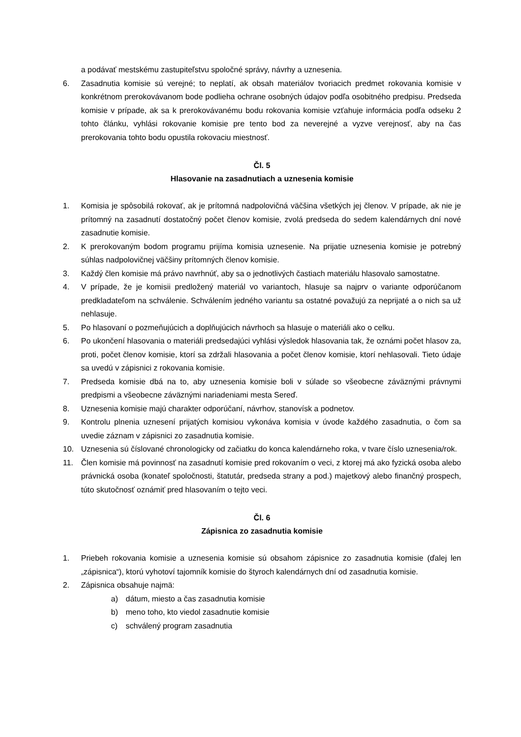a podávať mestskému zastupiteľstvu spoločné správy, návrhy a uznesenia.
6. Zasadnutia komisie sú verejné; to neplatí, ak obsah materiálov tvoriacich predmet rokovania komisie v konkrétnom prerokovávanom bode podlieha ochrane osobných údajov podľa osobitného predpisu. Predseda komisie v prípade, ak sa k prerokovávanému bodu rokovania komisie vzťahuje informácia podľa odseku 2 tohto článku, vyhlási rokovanie komisie pre tento bod za neverejné a vyzve verejnosť, aby na čas prerokovania tohto bodu opustila rokovaciu miestnosť.
Čl. 5
Hlasovanie na zasadnutiach a uznesenia komisie
1. Komisia je spôsobilá rokovať, ak je prítomná nadpolovičná väčšina všetkých jej členov. V prípade, ak nie je prítomný na zasadnutí dostatočný počet členov komisie, zvolá predseda do sedem kalendárnych dní nové zasadnutie komisie.
2. K prerokovaným bodom programu prijíma komisia uznesenie. Na prijatie uznesenia komisie je potrebný súhlas nadpolovičnej väčšiny prítomných členov komisie.
3. Každý člen komisie má právo navrhnúť, aby sa o jednotlivých častiach materiálu hlasovalo samostatne.
4. V prípade, že je komisii predložený materiál vo variantoch, hlasuje sa najprv o variante odporúčanom predkladateľom na schválenie. Schválením jedného variantu sa ostatné považujú za neprijaté a o nich sa už nehlasuje.
5. Po hlasovaní o pozmeňujúcich a doplňujúcich návrhoch sa hlasuje o materiáli ako o celku.
6. Po ukončení hlasovania o materiáli predsedajúci vyhlási výsledok hlasovania tak, že oznámi počet hlasov za, proti, počet členov komisie, ktorí sa zdržali hlasovania a počet členov komisie, ktorí nehlasovali. Tieto údaje sa uvedú v zápisnici z rokovania komisie.
7. Predseda komisie dbá na to, aby uznesenia komisie boli v súlade so všeobecne záväznými právnymi predpismi a všeobecne záväznými nariadeniami mesta Sereď.
8. Uznesenia komisie majú charakter odporúčaní, návrhov, stanovísk a podnetov.
9. Kontrolu plnenia uznesení prijatých komisiou vykonáva komisia v úvode každého zasadnutia, o čom sa uvedie záznam v zápisnici zo zasadnutia komisie.
10. Uznesenia sú číslované chronologicky od začiatku do konca kalendárneho roka, v tvare číslo uznesenia/rok.
11. Člen komisie má povinnosť na zasadnutí komisie pred rokovaním o veci, z ktorej má ako fyzická osoba alebo právnická osoba (konateľ spoločnosti, štatutár, predseda strany a pod.) majetkový alebo finančný prospech, túto skutočnosť oznámiť pred hlasovaním o tejto veci.
Čl. 6
Zápisnica zo zasadnutia komisie
1. Priebeh rokovania komisie a uznesenia komisie sú obsahom zápisnice zo zasadnutia komisie (ďalej len „zápisnica“), ktorú vyhotoví tajomník komisie do štyroch kalendárnych dní od zasadnutia komisie.
2. Zápisnica obsahuje najmä:
a) dátum, miesto a čas zasadnutia komisie
b) meno toho, kto viedol zasadnutie komisie
c) schválený program zasadnutia